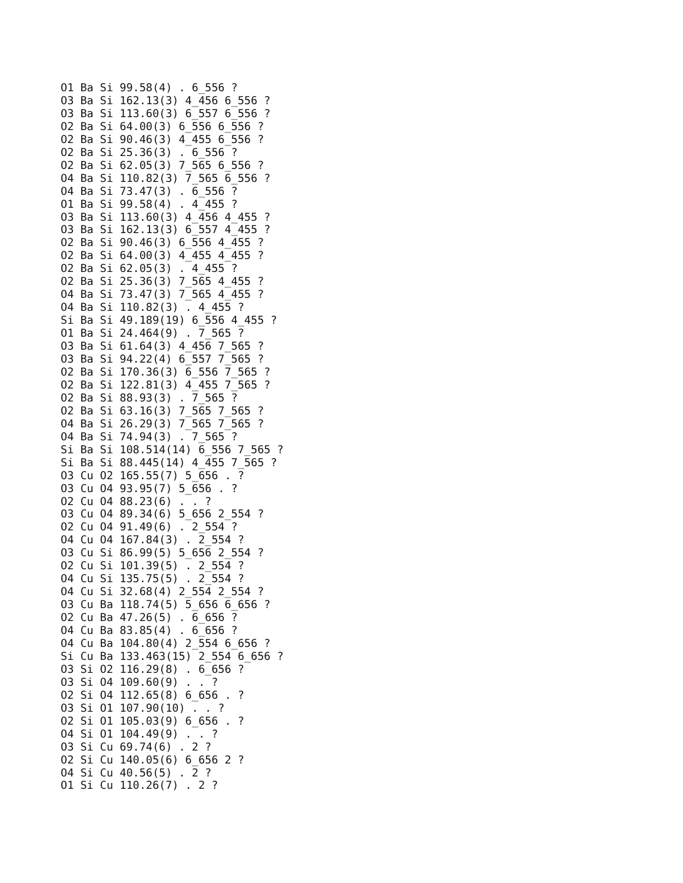O1 Ba Si 99.58(4) . 6_556 ?
O3 Ba Si 162.13(3) 4_456 6_556 ?
O3 Ba Si 113.60(3) 6_557 6_556 ?
O2 Ba Si 64.00(3) 6_556 6_556 ?
O2 Ba Si 90.46(3) 4_455 6_556 ?
O2 Ba Si 25.36(3) . 6_556 ?
O2 Ba Si 62.05(3) 7_565 6_556 ?
O4 Ba Si 110.82(3) 7_565 6_556 ?
O4 Ba Si 73.47(3) . 6_556 ?
O1 Ba Si 99.58(4) . 4_455 ?
O3 Ba Si 113.60(3) 4_456 4_455 ?
O3 Ba Si 162.13(3) 6_557 4_455 ?
O2 Ba Si 90.46(3) 6_556 4_455 ?
O2 Ba Si 64.00(3) 4_455 4_455 ?
O2 Ba Si 62.05(3) . 4_455 ?
O2 Ba Si 25.36(3) 7_565 4_455 ?
O4 Ba Si 73.47(3) 7_565 4_455 ?
O4 Ba Si 110.82(3) . 4_455 ?
Si Ba Si 49.189(19) 6_556 4_455 ?
O1 Ba Si 24.464(9) . 7_565 ?
O3 Ba Si 61.64(3) 4_456 7_565 ?
O3 Ba Si 94.22(4) 6_557 7_565 ?
O2 Ba Si 170.36(3) 6_556 7_565 ?
O2 Ba Si 122.81(3) 4_455 7_565 ?
O2 Ba Si 88.93(3) . 7_565 ?
O2 Ba Si 63.16(3) 7_565 7_565 ?
O4 Ba Si 26.29(3) 7_565 7_565 ?
O4 Ba Si 74.94(3) . 7_565 ?
Si Ba Si 108.514(14) 6_556 7_565 ?
Si Ba Si 88.445(14) 4_455 7_565 ?
O3 Cu O2 165.55(7) 5_656 . ?
O3 Cu O4 93.95(7) 5_656 . ?
O2 Cu O4 88.23(6) . . ?
O3 Cu O4 89.34(6) 5_656 2_554 ?
O2 Cu O4 91.49(6) . 2_554 ?
O4 Cu O4 167.84(3) . 2_554 ?
O3 Cu Si 86.99(5) 5_656 2_554 ?
O2 Cu Si 101.39(5) . 2_554 ?
O4 Cu Si 135.75(5) . 2_554 ?
O4 Cu Si 32.68(4) 2_554 2_554 ?
O3 Cu Ba 118.74(5) 5_656 6_656 ?
O2 Cu Ba 47.26(5) . 6_656 ?
O4 Cu Ba 83.85(4) . 6_656 ?
O4 Cu Ba 104.80(4) 2_554 6_656 ?
Si Cu Ba 133.463(15) 2_554 6_656 ?
O3 Si O2 116.29(8) . 6_656 ?
O3 Si O4 109.60(9) . . ?
O2 Si O4 112.65(8) 6_656 . ?
O3 Si O1 107.90(10) . . ?
O2 Si O1 105.03(9) 6_656 . ?
O4 Si O1 104.49(9) . . ?
O3 Si Cu 69.74(6) . 2 ?
O2 Si Cu 140.05(6) 6_656 2 ?
O4 Si Cu 40.56(5) . 2 ?
O1 Si Cu 110.26(7) . 2 ?